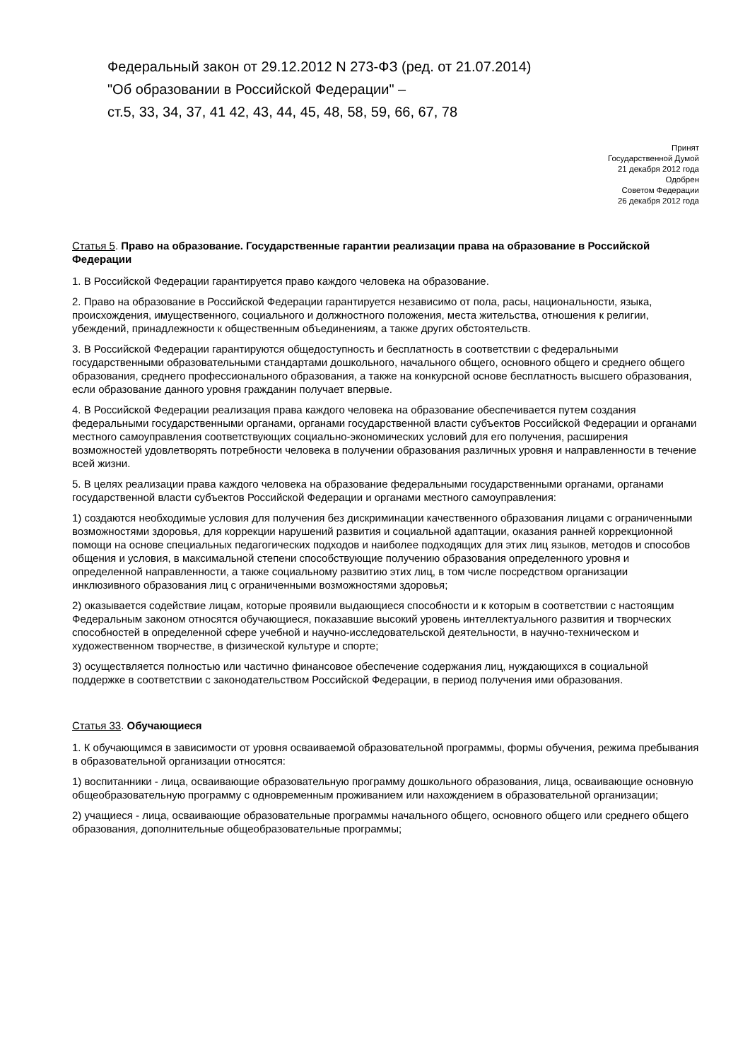Федеральный закон от 29.12.2012 N 273-ФЗ (ред. от 21.07.2014)
"Об образовании в Российской Федерации" –
ст.5, 33, 34, 37, 41 42, 43, 44, 45, 48, 58, 59, 66, 67, 78
Принят
Государственной Думой
21 декабря 2012 года
Одобрен
Советом Федерации
26 декабря 2012 года
Статья 5. Право на образование. Государственные гарантии реализации права на образование в Российской Федерации
1. В Российской Федерации гарантируется право каждого человека на образование.
2. Право на образование в Российской Федерации гарантируется независимо от пола, расы, национальности, языка, происхождения, имущественного, социального и должностного положения, места жительства, отношения к религии, убеждений, принадлежности к общественным объединениям, а также других обстоятельств.
3. В Российской Федерации гарантируются общедоступность и бесплатность в соответствии с федеральными государственными образовательными стандартами дошкольного, начального общего, основного общего и среднего общего образования, среднего профессионального образования, а также на конкурсной основе бесплатность высшего образования, если образование данного уровня гражданин получает впервые.
4. В Российской Федерации реализация права каждого человека на образование обеспечивается путем создания федеральными государственными органами, органами государственной власти субъектов Российской Федерации и органами местного самоуправления соответствующих социально-экономических условий для его получения, расширения возможностей удовлетворять потребности человека в получении образования различных уровня и направленности в течение всей жизни.
5. В целях реализации права каждого человека на образование федеральными государственными органами, органами государственной власти субъектов Российской Федерации и органами местного самоуправления:
1) создаются необходимые условия для получения без дискриминации качественного образования лицами с ограниченными возможностями здоровья, для коррекции нарушений развития и социальной адаптации, оказания ранней коррекционной помощи на основе специальных педагогических подходов и наиболее подходящих для этих лиц языков, методов и способов общения и условия, в максимальной степени способствующие получению образования определенного уровня и определенной направленности, а также социальному развитию этих лиц, в том числе посредством организации инклюзивного образования лиц с ограниченными возможностями здоровья;
2) оказывается содействие лицам, которые проявили выдающиеся способности и к которым в соответствии с настоящим Федеральным законом относятся обучающиеся, показавшие высокий уровень интеллектуального развития и творческих способностей в определенной сфере учебной и научно-исследовательской деятельности, в научно-техническом и художественном творчестве, в физической культуре и спорте;
3) осуществляется полностью или частично финансовое обеспечение содержания лиц, нуждающихся в социальной поддержке в соответствии с законодательством Российской Федерации, в период получения ими образования.
Статья 33. Обучающиеся
1. К обучающимся в зависимости от уровня осваиваемой образовательной программы, формы обучения, режима пребывания в образовательной организации относятся:
1) воспитанники - лица, осваивающие образовательную программу дошкольного образования, лица, осваивающие основную общеобразовательную программу с одновременным проживанием или нахождением в образовательной организации;
2) учащиеся - лица, осваивающие образовательные программы начального общего, основного общего или среднего общего образования, дополнительные общеобразовательные программы;